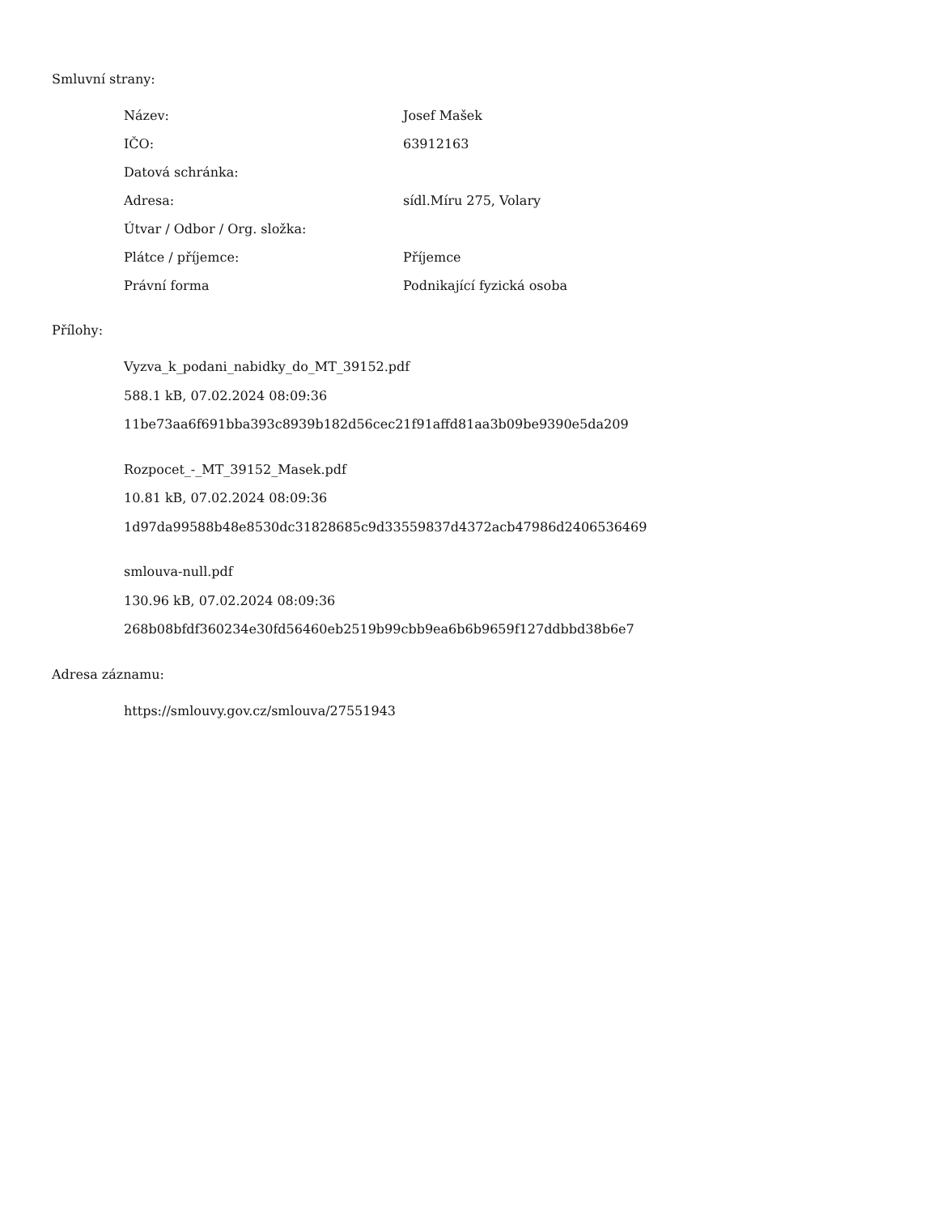Smluvní strany:
| Název: | Josef Mašek |
| IČO: | 63912163 |
| Datová schránka: | |
| Adresa: | sídl.Míru 275, Volary |
| Útvar / Odbor / Org. složka: | |
| Plátce / příjemce: | Příjemce |
| Právní forma | Podnikající fyzická osoba |
Přílohy:
Vyzva_k_podani_nabidky_do_MT_39152.pdf
588.1 kB, 07.02.2024 08:09:36
11be73aa6f691bba393c8939b182d56cec21f91affd81aa3b09be9390e5da209
Rozpocet_-_MT_39152_Masek.pdf
10.81 kB, 07.02.2024 08:09:36
1d97da99588b48e8530dc31828685c9d33559837d4372acb47986d2406536469
smlouva-null.pdf
130.96 kB, 07.02.2024 08:09:36
268b08bfdf360234e30fd56460eb2519b99cbb9ea6b6b9659f127ddbbd38b6e7
Adresa záznamu:
https://smlouvy.gov.cz/smlouva/27551943